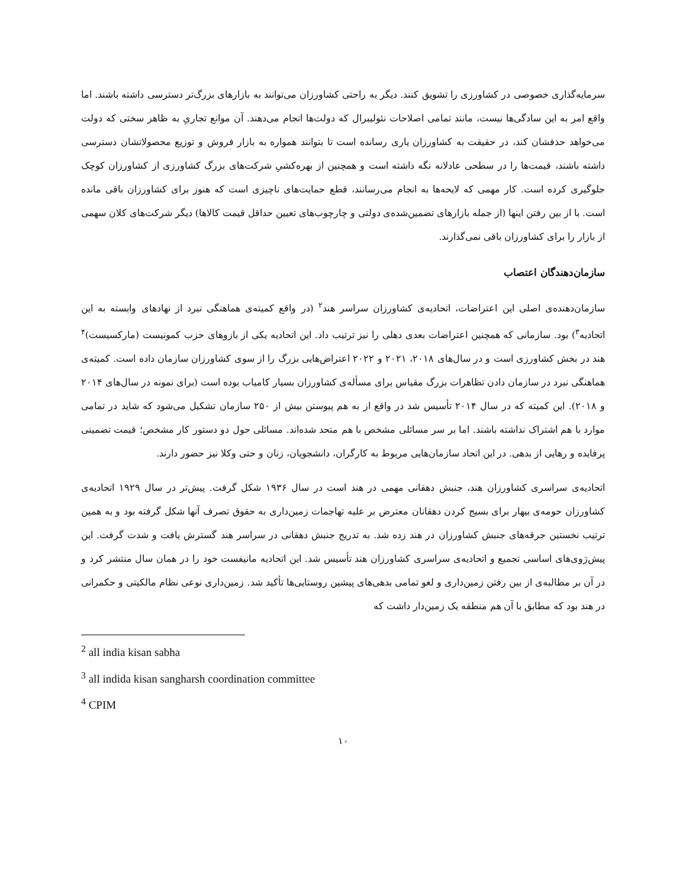سرمایه‌گذاری خصوصی در کشاورزی را تشویق کنند. دیگر به راحتی کشاورزان می‌توانند به بازارهای بزرگ‌تر دسترسی داشته باشند. اما واقع امر به این سادگی‌ها نیست، مانند تمامی اصلاحات نئولیبرال که دولت‌ها انجام می‌دهند. آن موانع تجاریِ به ظاهر سختی که دولت می‌خواهد حذفشان کند، در حقیقت به کشاورزان یاری رسانده است تا بتوانند همواره به بازار فروش و توزیع محصولاتشان دسترسی داشته باشند، قیمت‌ها را در سطحی عادلانه نگه داشته است و همچنین از بهره‌کشیِ شرکت‌های بزرگ کشاورزی از کشاورزان کوچک جلوگیری کرده است. کار مهمی که لایحه‌ها به انجام می‌رسانند، قطع حمایت‌های ناچیزی است که هنوز برای کشاورزان باقی مانده است. با از بین رفتن اینها (از جمله بازارهای تضمین‌شده‌ی دولتی و چارچوب‌های تعیین حداقل قیمت کالاها) دیگر شرکت‌های کلان سهمی از بازار را برای کشاورزان باقی نمی‌گذارند.
سازمان‌دهندگان اعتصاب
سازمان‌دهنده‌ی اصلی این اعتراضات، اتحادیه‌ی کشاورزان سراسر هند<sup>۲</sup> (در واقع کمیته‌ی هماهنگی نبرد از نهادهای وابسته به این اتحادیه<sup>۳</sup>) بود. سازمانی که همچنین اعتراضات بعدی دهلی را نیز ترتیب داد. این اتحادیه یکی از بازوهای حزب کمونیست (مارکسیست)<sup>۴</sup> هند در بخش کشاورزی است و در سال‌های ۲۰۱۸، ۲۰۲۱ و ۲۰۲۲ اعتراض‌هایی بزرگ را از سوی کشاورزان سازمان داده است. کمیته‌ی هماهنگی نبرد در سازمان دادن تظاهرات بزرگ مقیاس برای مسأله‌ی کشاورزان بسیار کامیاب بوده است (برای نمونه در سال‌های ۲۰۱۴ و ۲۰۱۸). این کمیته که در سال ۲۰۱۴ تأسیس شد در واقع از به هم پیوستن بیش از ۲۵۰ سازمان تشکیل می‌شود که شاید در تمامی موارد با هم اشتراک نداشته باشند. اما بر سر مسائلی مشخص با هم متحد شده‌اند. مسائلی حول دو دستور کار مشخص؛ قیمت تضمینی پرفایده و رهایی از بدهی. در این اتحاد سازمان‌هایی مربوط به کارگران، دانشجویان، زنان و حتی وکلا نیز حضور دارند.
اتحادیه‌ی سراسری کشاورزان هند، جنبش دهقانی مهمی در هند است در سال ۱۹۳۶ شکل گرفت. پیش‌تر در سال ۱۹۲۹ اتحادیه‌ی کشاورزان حومه‌ی بیهار برای بسیج کردن دهقانان معترض بر علیه تهاجمات زمین‌داری به حقوق تصرف آنها شکل گرفته بود و به همین ترتیب نخستین جرقه‌های جنبش کشاورزان در هند زده شد. به تدریج جنبش دهقانی در سراسر هند گسترش یافت و شدت گرفت. این پیش‌رَوی‌های اساسی تجمیع و اتحادیه‌ی سراسری کشاورزان هند تأسیس شد. این اتحادیه مانیفست خود را در همان سال منتشر کرد و در آن بر مطالبه‌ی از بین رفتن زمین‌داری و لغو تمامی بدهی‌های پیشین روستایی‌ها تأکید شد. زمین‌داری نوعی نظام مالکیتی و حکمرانی در هند بود که مطابق با آن هم منطقه یک زمین‌دار داشت که
<sup>2</sup> all india kisan sabha
<sup>3</sup> all indida kisan sangharsh coordination committee
<sup>4</sup> CPIM
۱۰